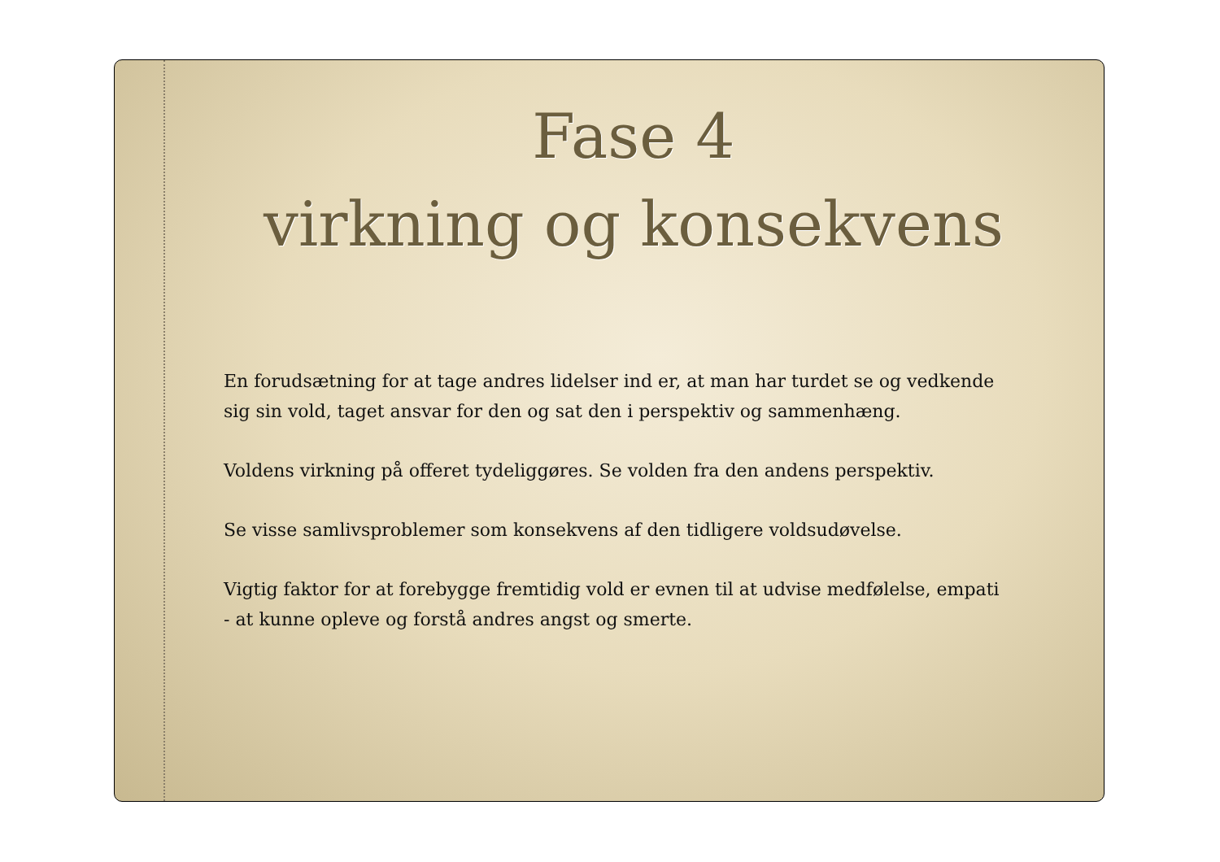Fase 4
virkning og konsekvens
En forudsætning for at tage andres lidelser ind er, at man har turdet se og vedkende sig sin vold, taget ansvar for den og sat den i perspektiv og sammenhæng.
Voldens virkning på offeret tydeliggøres. Se volden fra den andens perspektiv.
Se visse samlivsproblemer som konsekvens af den tidligere voldsudøvelse.
Vigtig faktor for at forebygge fremtidig vold er evnen til at udvise medfølelse, empati - at kunne opleve og forstå andres angst og smerte.